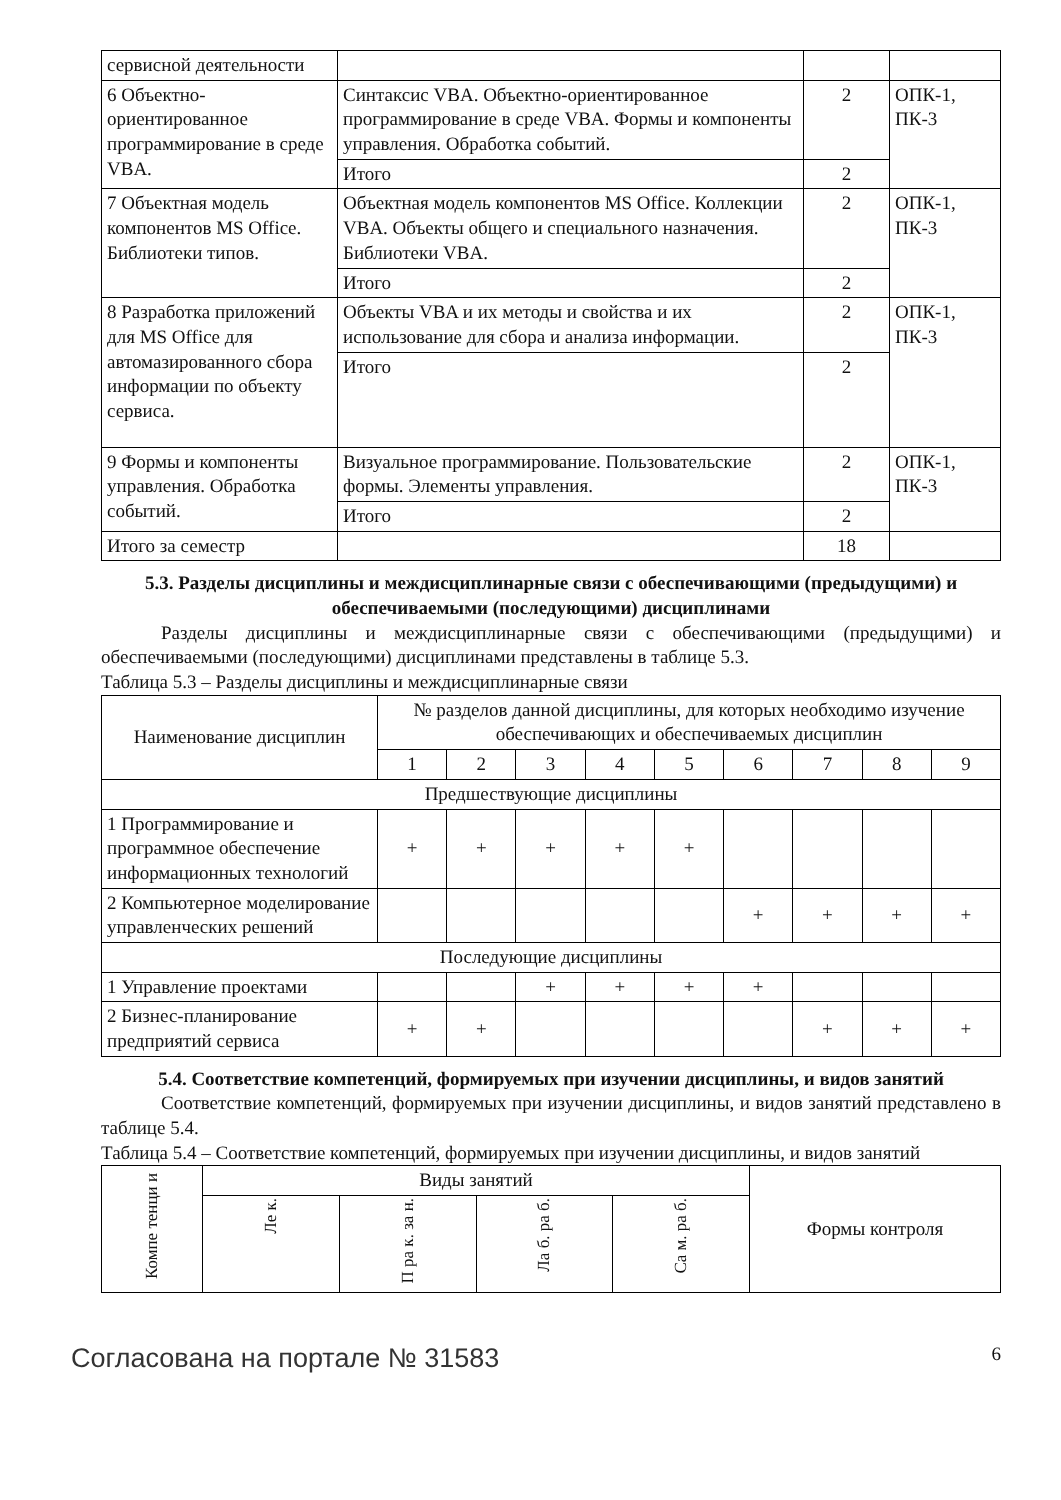| сервисной деятельности | | | |
| 6 Объектно-ориентированное программирование в среде VBA. | Синтаксис VBA. Объектно-ориентированное программирование в среде VBA. Формы и компоненты управления. Обработка событий. | 2 | ОПК-1, ПК-3 |
| | Итого | 2 | |
| 7 Объектная модель компонентов MS Office. Библиотеки типов. | Объектная модель компонентов MS Office. Коллекции VBA. Объекты общего и специального назначения. Библиотеки VBA. | 2 | ОПК-1, ПК-3 |
| | Итого | 2 | |
| 8 Разработка приложений для MS Office для автомазированного сбора информации по объекту сервиса. | Объекты VBA и их методы и свойства и их использование для сбора и анализа информации. | 2 | ОПК-1, ПК-3 |
| | Итого | 2 | |
| 9 Формы и компоненты управления. Обработка событий. | Визуальное программирование. Пользовательские формы. Элементы управления. | 2 | ОПК-1, ПК-3 |
| | Итого | 2 | |
| Итого за семестр | | 18 | |
5.3. Разделы дисциплины и междисциплинарные связи с обеспечивающими (предыдущими) и обеспечиваемыми (последующими) дисциплинами
Разделы дисциплины и междисциплинарные связи с обеспечивающими (предыдущими) и обеспечиваемыми (последующими) дисциплинами представлены в таблице 5.3.
Таблица 5.3 – Разделы дисциплины и междисциплинарные связи
| Наименование дисциплин | № разделов данной дисциплины, для которых необходимо изучение обеспечивающих и обеспечиваемых дисциплин | | | | | | | | |
| --- | --- | --- | --- | --- | --- | --- | --- | --- | --- |
| | 1 | 2 | 3 | 4 | 5 | 6 | 7 | 8 | 9 |
| Предшествующие дисциплины | | | | | | | | | |
| 1 Программирование и программное обеспечение информационных технологий | + | + | + | + | + | | | | |
| 2 Компьютерное моделирование управленческих решений | | | | | | + | + | + | + |
| Последующие дисциплины | | | | | | | | | |
| 1 Управление проектами | | | + | + | + | + | | | |
| 2 Бизнес-планирование предприятий сервиса | + | + | | | | | + | + | + |
5.4. Соответствие компетенций, формируемых при изучении дисциплины, и видов занятий
Соответствие компетенций, формируемых при изучении дисциплины, и видов занятий представлено в таблице 5.4.
Таблица 5.4 – Соответствие компетенций, формируемых при изучении дисциплины, и видов занятий
| Компе тенци и | Виды занятий | | | | Формы контроля |
| --- | --- | --- | --- | --- | --- |
| | Ле к. | П ра к. за н. | Ла б. ра б. | Са м. ра б. | |
Согласована на портале № 31583 6